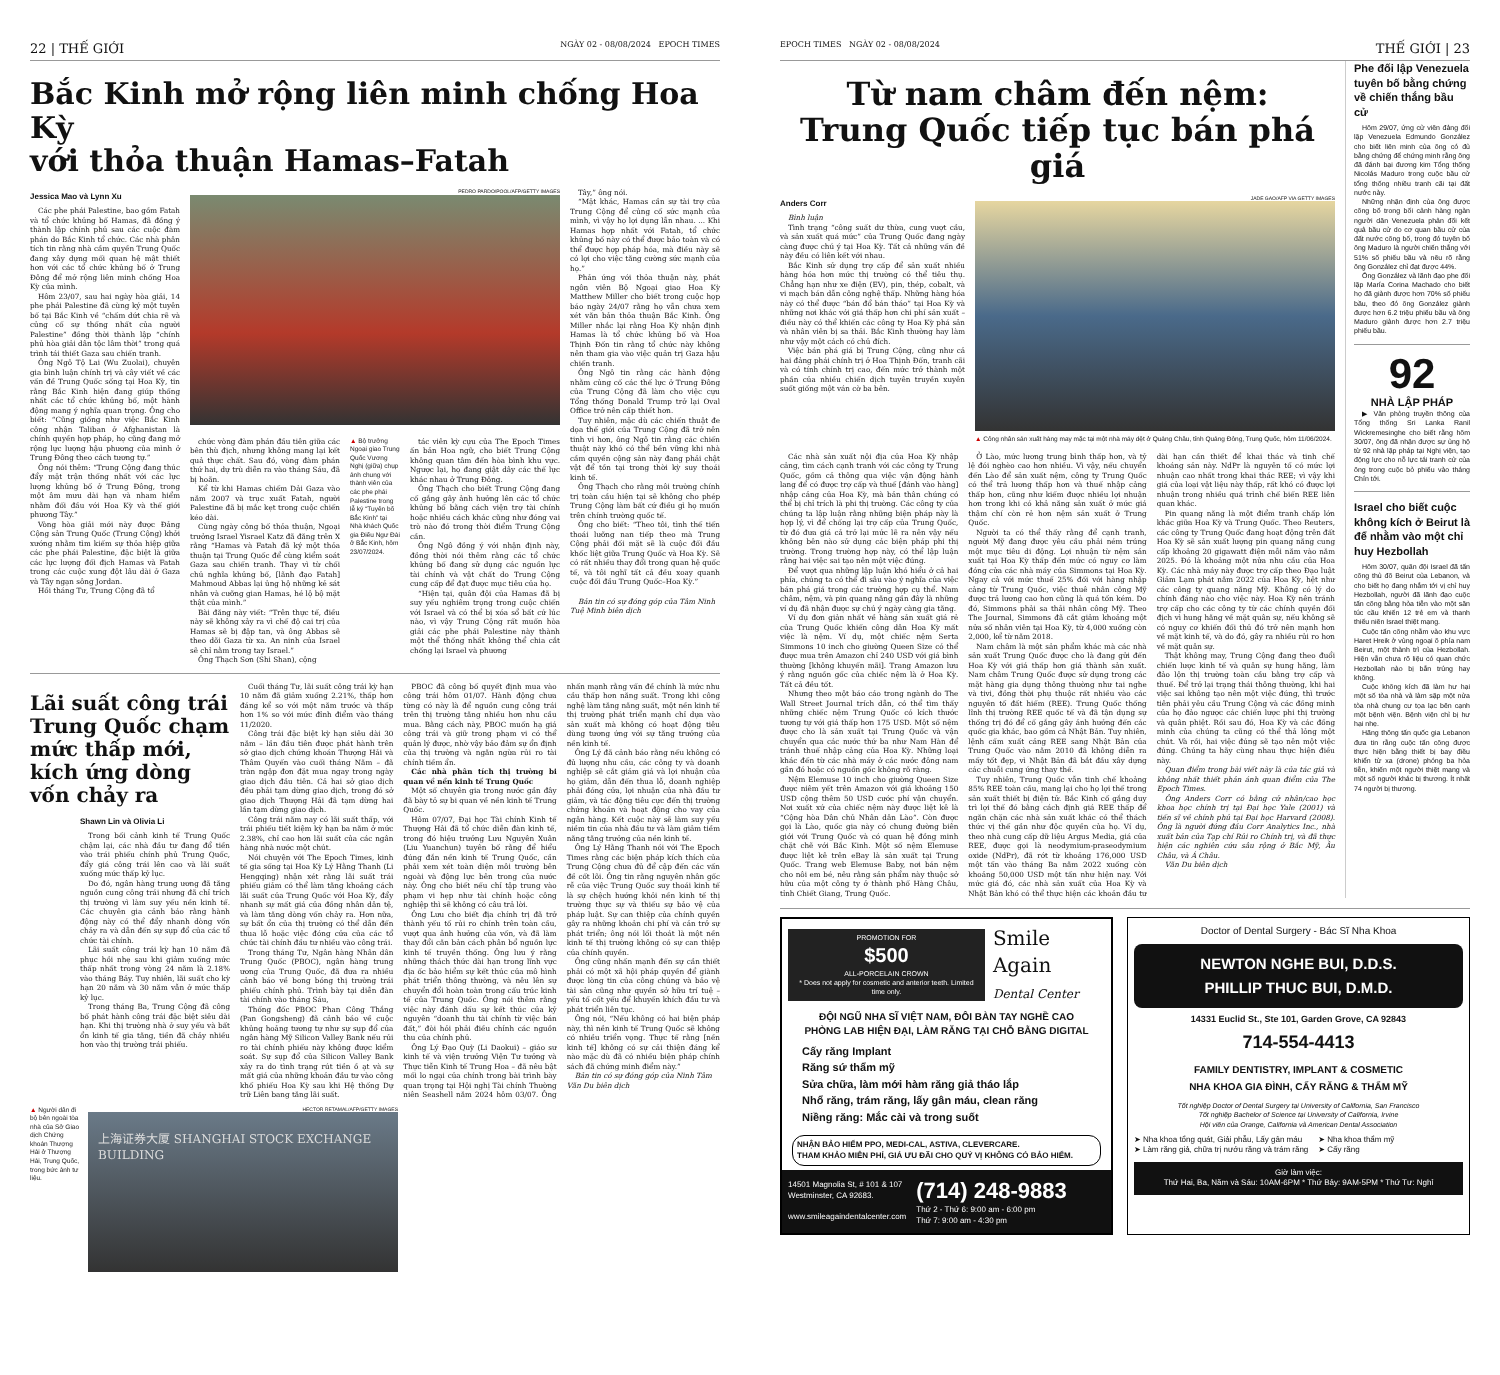22 | THẾ GIỚI NGÀY 02 - 08/08/2024 EPOCH TIMES
Bắc Kinh mở rộng liên minh chống Hoa Kỳ
với thỏa thuận Hamas–Fatah
Jessica Mao và Lynn Xu
Các phe phái Palestine, bao gồm Fatah và tổ chức khủng bố Hamas, đã đồng ý thành lập chính phủ sau các cuộc đàm phán do Bắc Kinh tổ chức. Các nhà phân tích tin rằng nhà cầm quyền Trung Quốc đang xây dựng mối quan hệ mật thiết hơn với các tổ chức khủng bố ở Trung Đông để mở rộng liên minh chống Hoa Kỳ của mình.
Hôm 23/07, sau hai ngày hòa giải, 14 phe phái Palestine đã cùng ký một tuyên bố tại Bắc Kinh về “chấm dứt chia rẽ và củng cố sự thống nhất của người Palestine” đồng thời thành lập “chính phủ hòa giải dân tộc lâm thời” trong quá trình tái thiết Gaza sau chiến tranh.
Ông Ngô Tộ Lai (Wu Zuolai), chuyên gia bình luận chính trị và cây viết về các vấn đề Trung Quốc sống tại Hoa Kỳ, tin rằng Bắc Kinh hiện đang giúp thống nhất các tổ chức khủng bố, một hành động mang ý nghĩa quan trọng. Ông cho biết: “Cũng giống như việc Bắc Kinh công nhận Taliban ở Afghanistan là chính quyền hợp pháp, họ cũng đang mở rộng lực lượng hậu phương của mình ở Trung Đông theo cách tương tự.”
Ông nói thêm: “Trung Cộng đang thúc đẩy mặt trận thống nhất với các lực lượng khủng bố ở Trung Đông, trong một âm mưu dài hạn và nham hiểm nhằm đối đầu với Hoa Kỳ và thế giới phương Tây.”
Vòng hòa giải mới này được Đảng Cộng sản Trung Quốc (Trung Cộng) khởi xướng nhằm tìm kiếm sự thỏa hiệp giữa các phe phái Palestine, đặc biệt là giữa các lực lượng đối địch Hamas và Fatah trong các cuộc xung đột lâu dài ở Gaza và Tây ngạn sông Jordan.
Hồi tháng Tư, Trung Cộng đã tổ
PEDRO PARDO/POOL/AFP/GETTY IMAGES
chức vòng đàm phán đầu tiên giữa các bên thù địch, nhưng không mang lại kết quả thực chất. Sau đó, vòng đàm phán thứ hai, dự trù diễn ra vào tháng Sáu, đã bị hoãn.
Kể từ khi Hamas chiếm Dải Gaza vào năm 2007 và trục xuất Fatah, người Palestine đã bị mắc kẹt trong cuộc chiến kéo dài.
Cùng ngày công bố thỏa thuận, Ngoại trưởng Israel Yisrael Katz đã đăng trên X rằng “Hamas và Fatah đã ký một thỏa thuận tại Trung Quốc để cùng kiểm soát Gaza sau chiến tranh. Thay vì từ chối chủ nghĩa khủng bố, [lãnh đạo Fatah] Mahmoud Abbas lại ủng hộ những kẻ sát nhân và cưỡng gian Hamas, hé lộ bộ mặt thật của mình.”
Bài đăng này viết: “Trên thực tế, điều này sẽ không xảy ra vì chế độ cai trị của Hamas sẽ bị đập tan, và ông Abbas sẽ theo dõi Gaza từ xa. An ninh của Israel sẽ chỉ nằm trong tay Israel.”
Ông Thạch Sơn (Shi Shan), cộng
▲ Bộ trưởng Ngoại giao Trung Quốc Vương Nghị (giữa) chụp ảnh chung với thành viên của các phe phái Palestine trong lễ ký “Tuyên bố Bắc Kinh” tại Nhà khách Quốc gia Điếu Ngư Đài ở Bắc Kinh, hôm 23/07/2024.
tác viên kỳ cựu của The Epoch Times ấn bản Hoa ngữ, cho biết Trung Cộng không quan tâm đến hòa bình khu vực. Ngược lại, họ đang giật dây các thế lực khác nhau ở Trung Đông.
Ông Thạch cho biết Trung Cộng đang cố gắng gây ảnh hưởng lên các tổ chức khủng bố bằng cách viện trợ tài chính hoặc nhiều cách khác cũng như đóng vai trò nào đó trong thời điểm Trung Cộng cần.
Ông Ngô đồng ý với nhận định này, đồng thời nói thêm rằng các tổ chức khủng bố đang sử dụng các nguồn lực tài chính và vật chất do Trung Cộng cung cấp để đạt được mục tiêu của họ.
“Hiện tại, quân đội của Hamas đã bị suy yếu nghiêm trọng trong cuộc chiến với Israel và có thể bị xóa sổ bất cứ lúc nào, vì vậy Trung Cộng rất muốn hòa giải các phe phái Palestine này thành một thể thống nhất không thể chia cắt chống lại Israel và phương
Tây,” ông nói.
“Mặt khác, Hamas cần sự tài trợ của Trung Cộng để củng cố sức mạnh của mình, vì vậy họ lợi dụng lẫn nhau. ... Khi Hamas hợp nhất với Fatah, tổ chức khủng bố này có thể được bảo toàn và có thể được hợp pháp hóa, mà điều này sẽ có lợi cho việc tăng cường sức mạnh của họ.”
Phản ứng với thỏa thuận này, phát ngôn viên Bộ Ngoại giao Hoa Kỳ Matthew Miller cho biết trong cuộc họp báo ngày 24/07 rằng họ vẫn chưa xem xét văn bản thỏa thuận Bắc Kinh. Ông Miller nhắc lại rằng Hoa Kỳ nhận định Hamas là tổ chức khủng bố và Hoa Thịnh Đốn tin rằng tổ chức này không nên tham gia vào việc quản trị Gaza hậu chiến tranh.
Ông Ngô tin rằng các hành động nhằm củng cố các thế lực ở Trung Đông của Trung Cộng đã làm cho việc cựu Tổng thống Donald Trump trở lại Oval Office trở nên cấp thiết hơn.
Tuy nhiên, mặc dù các chiến thuật đe dọa thế giới của Trung Cộng đã trở nên tinh vi hơn, ông Ngô tin rằng các chiến thuật này khó có thể bền vững khi nhà cầm quyền cộng sản này đang phải chật vật để tồn tại trong thời kỳ suy thoái kinh tế.
Ông Thạch cho rằng môi trường chính trị toàn cầu hiện tại sẽ không cho phép Trung Cộng làm bất cứ điều gì họ muốn trên chính trường quốc tế.
Ông cho biết: “Theo tôi, tình thế tiến thoái lưỡng nan tiếp theo mà Trung Cộng phải đối mặt sẽ là cuộc đối đầu khốc liệt giữa Trung Quốc và Hoa Kỳ. Sẽ có rất nhiều thay đổi trong quan hệ quốc tế, và tôi nghĩ tất cả đều xoay quanh cuộc đối đầu Trung Quốc–Hoa Kỳ.”
Bản tin có sự đóng góp của Tâm Ninh
Tuệ Minh biên dịch
Lãi suất công trái Trung Quốc chạm mức thấp mới, kích ứng dòng vốn chảy ra
Shawn Lin và Olivia Li
Trong bối cảnh kinh tế Trung Quốc chậm lại, các nhà đầu tư đang đổ tiền vào trái phiếu chính phủ Trung Quốc, đẩy giá công trái lên cao và lãi suất xuống mức thấp kỷ lục.
Do đó, ngân hàng trung ương đã tăng nguồn cung công trái nhưng đã chỉ trích thị trường vì làm suy yếu nền kinh tế. Các chuyên gia cảnh báo rằng hành động này có thể đẩy nhanh dòng vốn chảy ra và dẫn đến sự sụp đổ của các tổ chức tài chính.
Lãi suất công trái kỳ hạn 10 năm đã phục hồi nhẹ sau khi giảm xuống mức thấp nhất trong vòng 24 năm là 2.18% vào tháng Bảy. Tuy nhiên, lãi suất cho kỳ hạn 20 năm và 30 năm vẫn ở mức thấp kỷ lục.
Trong tháng Ba, Trung Cộng đã công bố phát hành công trái đặc biệt siêu dài hạn. Khi thị trường nhà ở suy yếu và bất ổn kinh tế gia tăng, tiền đã chảy nhiều hơn vào thị trường trái phiếu.
Cuối tháng Tư, lãi suất công trái kỳ hạn 10 năm đã giảm xuống 2.21%, thấp hơn đáng kể so với một năm trước và thấp hơn 1% so với mức đỉnh điểm vào tháng 11/2020.
Công trái đặc biệt kỳ hạn siêu dài 30 năm – lần đầu tiên được phát hành trên sở giao dịch chứng khoán Thượng Hải và Thâm Quyến vào cuối tháng Năm – đã tràn ngập đơn đặt mua ngay trong ngày giao dịch đầu tiên. Cả hai sở giao dịch đều phải tạm dừng giao dịch, trong đó sở giao dịch Thượng Hải đã tạm dừng hai lần tạm dừng giao dịch.
Công trái năm nay có lãi suất thấp, với trái phiếu tiết kiệm kỳ hạn ba năm ở mức 2.38%, chỉ cao hơn lãi suất của các ngân hàng nhà nước một chút.
Nói chuyện với The Epoch Times, kinh tế gia sống tại Hoa Kỳ Lý Hằng Thanh (Li Hengqing) nhận xét rằng lãi suất trái phiếu giảm có thể làm tăng khoảng cách lãi suất của Trung Quốc với Hoa Kỳ, đẩy nhanh sự mất giá của đồng nhân dân tệ, và làm tăng dòng vốn chảy ra. Hơn nữa, sự bất ổn của thị trường có thể dẫn đến thua lỗ hoặc việc đóng cửa của các tổ chức tài chính đầu tư nhiều vào công trái.
Trong tháng Tư, Ngân hàng Nhân dân Trung Quốc (PBOC), ngân hàng trung ương của Trung Quốc, đã đưa ra nhiều cảnh báo về bong bóng thị trường trái phiếu chính phủ. Trình bày tại diễn đàn tài chính vào tháng Sáu,
Thống đốc PBOC Phan Công Thắng (Pan Gongsheng) đã cảnh báo về cuộc khủng hoảng tương tự như sự sụp đổ của ngân hàng Mỹ Silicon Valley Bank nếu rủi ro tài chính phiếu này không được kiểm soát. Sự sụp đổ của Silicon Valley Bank xảy ra do tình trạng rút tiền ồ ạt và sự mất giá của những khoản đầu tư vào công khố phiếu Hoa Kỳ sau khi Hệ thống Dự trữ Liên bang tăng lãi suất.
PBOC đã công bố quyết định mua vào công trái hôm 01/07. Hành động chưa từng có này là để nguồn cung công trái trên thị trường tăng nhiều hơn nhu cầu mua. Bằng cách này, PBOC muốn hạ giá công trái và giữ trong phạm vi có thể quản lý được, nhờ vậy bảo đảm sự ổn định của thị trường và ngăn ngừa rủi ro tài chính tiềm ẩn.
Các nhà phân tích thị trường bi quan về nền kinh tế Trung Quốc
Một số chuyên gia trong nước gần đây đã bày tỏ sự bi quan về nền kinh tế Trung Quốc.
Hôm 07/07, Đại học Tài chính Kinh tế Thượng Hải đã tổ chức diễn đàn kinh tế, trong đó hiệu trưởng Lưu Nguyên Xuân (Liu Yuanchun) tuyên bố rằng để hiểu đúng đắn nền kinh tế Trung Quốc, cần phải xem xét toàn diện môi trường bên ngoài và động lực bên trong của nước này. Ông cho biết nếu chỉ tập trung vào phạm vi hẹp như tài chính hoặc công nghiệp thì sẽ không có câu trả lời.
Ông Lưu cho biết địa chính trị đã trở thành yếu tố rủi ro chính trên toàn cầu, vượt qua ảnh hưởng của vốn, và đã làm thay đổi căn bản cách phân bổ nguồn lực kinh tế truyền thống. Ông lưu ý rằng những thách thức dài hạn trong lĩnh vực địa ốc bảo hiểm sự kết thúc của mô hình phát triển thông thường, và nêu lên sự chuyển đổi hoàn toàn trong cấu trúc kinh tế của Trung Quốc. Ông nói thêm rằng việc này đánh dấu sự kết thúc của kỷ nguyên “doanh thu tài chính từ việc bán đất,” đòi hỏi phải điều chỉnh các nguồn thu của chính phủ.
Ông Lý Đạo Quỳ (Li Daokui) – giáo sư kinh tế và viện trưởng Viện Tư tưởng và Thực tiễn Kinh tế Trung Hoa – đã nêu bật mối lo ngại của chính trong bài trình bày quan trọng tại Hội nghị Tài chính Thường niên Seashell năm 2024 hôm 03/07. Ông nhấn mạnh rằng vấn đề chính là mức nhu cầu thấp hơn năng suất. Trong khi công nghệ làm tăng năng suất, một nền kinh tế thị trường phát triển mạnh chỉ dựa vào sản xuất mà không có hoạt động tiêu dùng tương ứng với sự tăng trưởng của nền kinh tế.
Ông Lý đã cảnh báo rằng nếu không có đủ lượng nhu cầu, các công ty và doanh nghiệp sẽ cắt giảm giá và lợi nhuận của họ giảm, dẫn đến thua lỗ, doanh nghiệp phải đóng cửa, lợi nhuận của nhà đầu tư giảm, và tác động tiêu cực đến thị trường chứng khoán và hoạt động cho vay của ngân hàng. Kết cuộc này sẽ làm suy yếu niềm tin của nhà đầu tư và làm giảm tiềm năng tăng trưởng của nền kinh tế.
Ông Lý Hằng Thanh nói với The Epoch Times rằng các biện pháp kích thích của Trung Cộng chưa đủ để cập đến các vấn đề cốt lõi. Ông tin rằng nguyên nhân gốc rễ của việc Trung Quốc suy thoái kinh tế là sự chệch hướng khỏi nền kinh tế thị trường thực sự và thiếu sự bảo vệ của pháp luật. Sự can thiệp của chính quyền gây ra những khoản chi phí và cản trở sự phát triển; ông nói lối thoát là một nền kinh tế thị trường không có sự can thiệp của chính quyền.
Ông cũng nhấn mạnh đến sự cần thiết phải có một xã hội pháp quyền để giành được lòng tin của công chúng và bảo vệ tài sản cũng như quyền sở hữu trí tuệ – yếu tố cốt yếu để khuyến khích đầu tư và phát triển liên tục.
Ông nói, “Nếu không có hai biện pháp này, thì nền kinh tế Trung Quốc sẽ không có nhiều triển vọng. Thực tế rằng [nền kinh tế] không có sự cải thiện đáng kể nào mặc dù đã có nhiều biện pháp chính sách đã chứng minh điểm này.”
Bản tin có sự đóng góp của Ninh Tâm
Văn Du biên dịch
▲ Người dân đi bộ bên ngoài tòa nhà của Sở Giao dịch Chứng khoán Thượng Hải ở Thượng Hải, Trung Quốc, trong bức ảnh tư liệu.
HECTOR RETAMAL/AFP/GETTY IMAGES
上海证券大厦 SHANGHAI STOCK EXCHANGE BUILDING
EPOCH TIMES NGÀY 02 - 08/08/2024 THẾ GIỚI | 23
Từ nam châm đến nệm:
Trung Quốc tiếp tục bán phá giá
Anders Corr
Bình luận
Tình trạng “công suất dư thừa, cung vượt cầu, và sản xuất quá mức” của Trung Quốc đang ngày càng được chú ý tại Hoa Kỳ. Tất cả những vấn đề này đều có liên kết với nhau.
Bắc Kinh sử dụng trợ cấp để sản xuất nhiều hàng hóa hơn mức thị trường có thể tiêu thụ. Chẳng hạn như xe điện (EV), pin, thép, cobalt, và vi mạch bán dẫn công nghệ thấp. Những hàng hóa này có thể được “bán đổ bán tháo” tại Hoa Kỳ và những nơi khác với giá thấp hơn chi phí sản xuất – điều này có thể khiến các công ty Hoa Kỳ phá sản và nhân viên bị sa thải. Bắc Kinh thường hay làm như vậy một cách có chủ đích.
Việc bán phá giá bị Trung Cộng, cũng như cả hai đảng phái chính trị ở Hoa Thịnh Đốn, tranh cãi và có tính chính trị cao, đến mức trở thành một phần của nhiều chiến dịch tuyên truyền xuyên suốt giống một ván cờ ba bên.
JADE GAO/AFP VIA GETTY IMAGES
▲ Công nhân sản xuất hàng may mặc tại một nhà máy dệt ở Quảng Châu, tỉnh Quảng Đông, Trung Quốc, hôm 11/06/2024.
Các nhà sản xuất nội địa của Hoa Kỳ nhập cảng, tìm cách cạnh tranh với các công ty Trung Quốc, gồm cả thông qua việc vận động hành lang để có được trợ cấp và thuế [đánh vào hàng] nhập cảng của Hoa Kỳ, mà bản thân chúng có thể bị chỉ trích là phi thị trường. Các công ty của chúng ta lập luận rằng những biện pháp này là hợp lý, vì để chống lại trợ cấp của Trung Quốc, từ đó đưa giá cả trở lại mức lẽ ra nên vậy nếu không bên nào sử dụng các biện pháp phi thị trường. Trong trường hợp này, có thể lập luận rằng hai việc sai tạo nên một việc đúng.
Để vượt qua những lập luận khó hiểu ở cả hai phía, chúng ta có thể đi sâu vào ý nghĩa của việc bán phá giá trong các trường hợp cụ thể. Nam châm, nệm, và pin quang năng gần đây là những ví dụ đã nhận được sự chú ý ngày càng gia tăng.
Ví dụ đơn giản nhất về hàng sản xuất giá rẻ của Trung Quốc khiến công dân Hoa Kỳ mất việc là nệm. Ví dụ, một chiếc nệm Serta Simmons 10 inch cho giường Queen Size có thể được mua trên Amazon chỉ 240 USD với giá bình thường [không khuyến mãi]. Trang Amazon lưu ý rằng nguồn gốc của chiếc nệm là ở Hoa Kỳ. Tất cả đều tốt.
Nhưng theo một báo cáo trong ngành do The Wall Street Journal trích dẫn, có thể tìm thấy những chiếc nệm Trung Quốc có kích thước tương tự với giá thấp hơn 175 USD. Một số nệm được cho là sản xuất tại Trung Quốc và vận chuyển qua các nước thứ ba như Nam Hàn để tránh thuế nhập cảng của Hoa Kỳ. Những loại khác đến từ các nhà máy ở các nước đông nam gần đó hoặc có nguồn gốc không rõ ràng.
Nệm Elemuse 10 inch cho giường Queen Size được niêm yết trên Amazon với giá khoảng 150 USD cộng thêm 50 USD cước phí vận chuyển. Nơi xuất xứ của chiếc nệm này được liệt kê là “Cộng hòa Dân chủ Nhân dân Lào”. Còn được gọi là Lào, quốc gia này có chung đường biên giới với Trung Quốc và có quan hệ đồng minh chặt chẽ với Bắc Kinh. Một số nệm Elemuse được liệt kê trên eBay là sản xuất tại Trung Quốc. Trang web Elemuse Baby, nơi bán nệm cho nôi em bé, nêu rằng sản phẩm này thuộc sở hữu của một công ty ở thành phố Hàng Châu, tỉnh Chiết Giang, Trung Quốc.
Ở Lào, mức lương trung bình thấp hơn, và tỷ lệ đói nghèo cao hơn nhiều. Vì vậy, nếu chuyển đến Lào để sản xuất nệm, công ty Trung Quốc có thể trả lương thấp hơn và thuế nhập cảng thấp hơn, cũng như kiếm được nhiều lợi nhuận hơn trong khi có khả năng sản xuất ở mức giá thậm chí còn rẻ hơn nệm sản xuất ở Trung Quốc.
Người ta có thể thấy rằng để cạnh tranh, người Mỹ đang được yêu cầu phải ném trúng một mục tiêu di động. Lợi nhuận từ nệm sản xuất tại Hoa Kỳ thấp đến mức có nguy cơ làm đóng cửa các nhà máy của Simmons tại Hoa Kỳ. Ngay cả với mức thuế 25% đối với hàng nhập cảng từ Trung Quốc, việc thuê nhân công Mỹ được trả lương cao hơn cũng là quá tốn kém. Do đó, Simmons phải sa thải nhân công Mỹ. Theo The Journal, Simmons đã cắt giảm khoảng một nửa số nhân viên tại Hoa Kỳ, từ 4,000 xuống còn 2,000, kể từ năm 2018.
Nam châm là một sản phẩm khác mà các nhà sản xuất Trung Quốc được cho là đang gửi đến Hoa Kỳ với giá thấp hơn giá thành sản xuất. Nam châm Trung Quốc được sử dụng trong các mặt hàng gia dụng thông thường như tai nghe và tivi, đồng thời phụ thuộc rất nhiều vào các nguyên tố đất hiếm (REE). Trung Quốc thống lĩnh thị trường REE quốc tế và đã tận dụng sự thống trị đó để cố gắng gây ảnh hưởng đến các quốc gia khác, bao gồm cả Nhật Bản. Tuy nhiên, lệnh cấm xuất cảng REE sang Nhật Bản của Trung Quốc vào năm 2010 đã không diễn ra mấy tốt đẹp, vì Nhật Bản đã bắt đầu xây dựng các chuỗi cung ứng thay thế.
Tuy nhiên, Trung Quốc vẫn tinh chế khoảng 85% REE toàn cầu, mang lại cho họ lợi thế trong sản xuất thiết bị điện tử. Bắc Kinh cố gắng duy trì lợi thế đó bằng cách định giá REE thấp để ngăn chặn các nhà sản xuất khác có thể thách thức vị thế gần như độc quyền của họ. Ví dụ, theo nhà cung cấp dữ liệu Argus Media, giá của REE, được gọi là neodymium-praseodymium oxide (NdPr), đã rớt từ khoảng 176,000 USD một tấn vào tháng Ba năm 2022 xuống còn khoảng 50,000 USD một tấn như hiện nay. Với mức giá đó, các nhà sản xuất của Hoa Kỳ và Nhật Bản khó có thể thực hiện các khoản đầu tư dài hạn cần thiết để khai thác và tinh chế khoáng sản này. NdPr là nguyên tố có mức lợi nhuận cao nhất trong khai thác REE; vì vậy khi giá của loại vật liệu này thấp, rất khó có được lợi nhuận trong nhiều quá trình chế biến REE liên quan khác.
Pin quang năng là một điểm tranh chấp lớn khác giữa Hoa Kỳ và Trung Quốc. Theo Reuters, các công ty Trung Quốc đang hoạt động trên đất Hoa Kỳ sẽ sản xuất lượng pin quang năng cung cấp khoảng 20 gigawatt điện mỗi năm vào năm 2025. Đó là khoảng một nửa nhu cầu của Hoa Kỳ. Các nhà máy này được trợ cấp theo Đạo luật Giảm Lạm phát năm 2022 của Hoa Kỳ, hệt như các công ty quang năng Mỹ. Không có lý do chính đáng nào cho việc này. Hoa Kỳ nên tránh trợ cấp cho các công ty từ các chính quyền đối địch vì hung hăng về mặt quân sự, nếu không sẽ có nguy cơ khiến đối thủ đó trở nên mạnh hơn về mặt kinh tế, và do đó, gây ra nhiều rủi ro hơn về mặt quân sự.
Thật không may, Trung Cộng đang theo đuổi chiến lược kinh tế và quân sự hung hăng, làm đảo lộn thị trường toàn cầu bằng trợ cấp và thuế. Để trở lại trạng thái thông thường, khi hai việc sai không tạo nên một việc đúng, thì trước tiên phải yêu cầu Trung Cộng và các đồng minh của họ đảo ngược các chiến lược phi thị trường và quân phiệt. Rồi sau đó, Hoa Kỳ và các đồng minh của chúng ta cũng có thể thả lỏng một chút. Và rồi, hai việc đúng sẽ tạo nên một việc đúng. Chúng ta hãy cùng nhau thực hiện điều này.
Quan điểm trong bài viết này là của tác giả và không nhất thiết phản ánh quan điểm của The Epoch Times.
Ông Anders Corr có bằng cử nhân/cao học khoa học chính trị tại Đại học Yale (2001) và tiến sĩ về chính phủ tại Đại học Harvard (2008). Ông là người đứng đầu Corr Analytics Inc., nhà xuất bản của Tạp chí Rủi ro Chính trị, và đã thực hiện các nghiên cứu sâu rộng ở Bắc Mỹ, Âu Châu, và Á Châu.
Văn Du biên dịch
Phe đối lập Venezuela tuyên bố bằng chứng về chiến thắng bầu cử
Hôm 29/07, ứng cử viên đảng đối lập Venezuela Edmundo González cho biết liên minh của ông có đủ bằng chứng để chứng minh rằng ông đã đánh bại đương kim Tổng thống Nicolás Maduro trong cuộc bầu cử tổng thống nhiều tranh cãi tại đất nước này.
Những nhận định của ông được công bố trong bối cảnh hàng ngàn người dân Venezuela phản đối kết quả bầu cử do cơ quan bầu cử của đất nước công bố, trong đó tuyên bố ông Maduro là người chiến thắng với 51% số phiếu bầu và nêu rõ rằng ông González chỉ đạt được 44%.
Ông González và lãnh đạo phe đối lập María Corina Machado cho biết họ đã giành được hơn 70% số phiếu bầu, theo đó ông González giành được hơn 6.2 triệu phiếu bầu và ông Maduro giành được hơn 2.7 triệu phiếu bầu.
92
NHÀ LẬP PHÁP
▶ Văn phòng truyền thông của Tổng thống Sri Lanka Ranil Wickremesinghe cho biết rằng hôm 30/07, ông đã nhận được sự ủng hộ từ 92 nhà lập pháp tại Nghị viện, tạo động lực cho nỗ lực tái tranh cử của ông trong cuộc bỏ phiếu vào tháng Chín tới.
Israel cho biết cuộc không kích ở Beirut là để nhằm vào một chỉ huy Hezbollah
Hôm 30/07, quân đội Israel đã tấn công thủ đô Beirut của Lebanon, và cho biết họ đang nhắm tới vị chỉ huy Hezbollah, người đã lãnh đạo cuộc tấn công bằng hỏa tiễn vào một sân túc cầu khiến 12 trẻ em và thanh thiếu niên Israel thiệt mạng.
Cuộc tấn công nhằm vào khu vực Haret Hreik ở vùng ngoại ô phía nam Beirut, một thành trì của Hezbollah. Hiện vẫn chưa rõ liệu có quan chức Hezbollah nào bị bắn trúng hay không.
Cuộc không kích đã làm hư hại một số tòa nhà và làm sập một nửa tòa nhà chung cư tọa lạc bên cạnh một bệnh viện. Bệnh viện chỉ bị hư hại nhẹ.
Hãng thông tấn quốc gia Lebanon đưa tin rằng cuộc tấn công được thực hiện bằng thiết bị bay điều khiển từ xa (drone) phóng ba hỏa tiễn, khiến một người thiệt mạng và một số người khác bị thương. Ít nhất 74 người bị thương.
PROMOTION FOR
$500
ALL-PORCELAIN CROWN
* Does not apply for cosmetic and anterior teeth. Limited time only.
Smile Again
Dental Center
ĐỘI NGŨ NHA SĨ VIỆT NAM, ĐÔI BÀN TAY NGHỀ CAO
PHÒNG LAB HIỆN ĐẠI, LÀM RĂNG TẠI CHỖ BẰNG DIGITAL
Cấy răng Implant
Răng sứ thẩm mỹ
Sửa chữa, làm mới hàm răng giả tháo lắp
Nhổ răng, trám răng, lấy gân máu, clean răng
Niềng răng: Mắc cài và trong suốt
NHẬN BẢO HIỂM PPO, MEDI-CAL, ASTIVA, CLEVERCARE.
THAM KHẢO MIỄN PHÍ, GIÁ ƯU ĐÃI CHO QUÝ VỊ KHÔNG CÓ BẢO HIỂM.
14501 Magnolia St, # 101 & 107
Westminster, CA 92683.
www.smileagaindentalcenter.com
(714) 248-9883
Thứ 2 - Thứ 6: 9:00 am - 6:00 pm
Thứ 7: 9:00 am - 4:30 pm
Doctor of Dental Surgery - Bác Sĩ Nha Khoa
NEWTON NGHE BUI, D.D.S.
PHILLIP THUC BUI, D.M.D.
14331 Euclid St., Ste 101, Garden Grove, CA 92843
714-554-4413
FAMILY DENTISTRY, IMPLANT & COSMETIC
NHA KHOA GIA ĐÌNH, CẤY RĂNG & THẨM MỸ
Tốt nghiệp Doctor of Dental Surgery tại University of California, San Francisco
Tốt nghiệp Bachelor of Science tại University of California, Irvine
Hội viên của Orange, California và American Dental Association
➤ Nha khoa tổng quát, Giải phẫu, Lấy gân máu
➤ Làm răng giả, chữa trị nướu răng và trám răng
➤ Nha khoa thẩm mỹ
➤ Cấy răng
Giờ làm việc:
Thứ Hai, Ba, Năm và Sáu: 10AM-6PM * Thứ Bảy: 9AM-5PM * Thứ Tư: Nghỉ